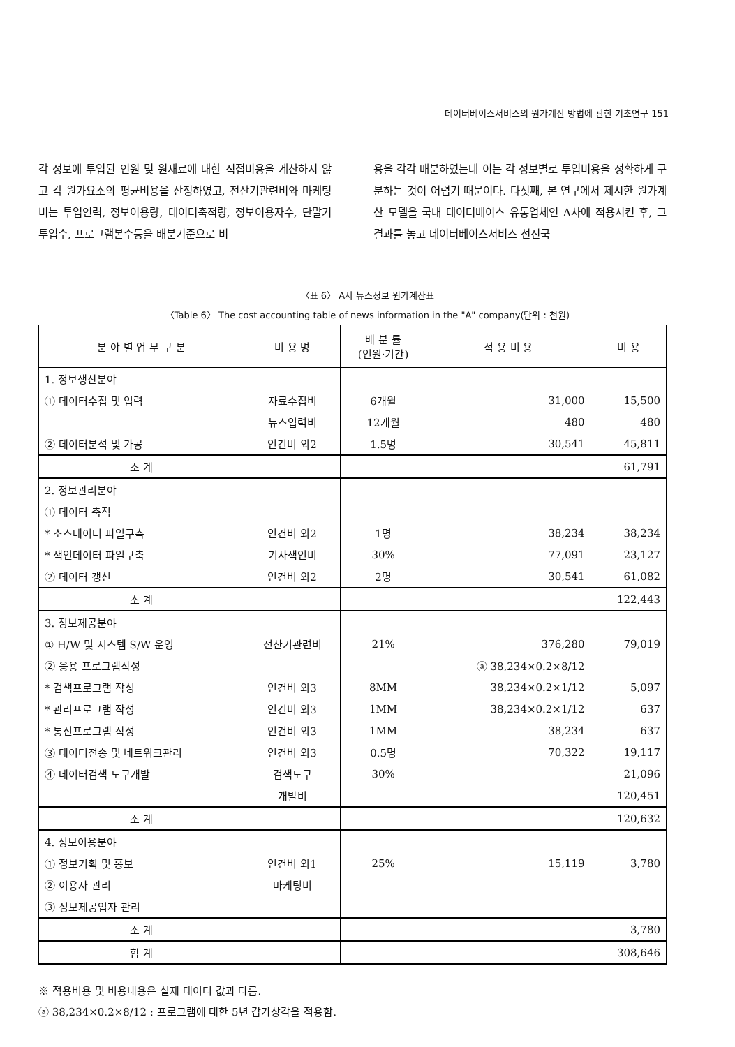데이터베이스서비스의 원가계산 방법에 관한 기초연구 151
각 정보에 투입된 인원 및 원재료에 대한 직접비용을 계산하지 않고 각 원가요소의 평균비용을 산정하였고, 전산기관련비와 마케팅비는 투입인력, 정보이용량, 데이터축적량, 정보이용자수, 단말기투입수, 프로그램본수등을 배분기준으로 비
용을 각각 배분하였는데 이는 각 정보별로 투입비용을 정확하게 구분하는 것이 어렵기 때문이다. 다섯째, 본 연구에서 제시한 원가계산 모델을 국내 데이터베이스 유통업체인 A사에 적용시킨 후, 그 결과를 놓고 데이터베이스서비스 선진국
〈표 6〉 A사 뉴스정보 원가계산표
〈Table 6〉 The cost accounting table of news information in the "A" company(단위 : 천원)
| 분 야 별 업 무 구 분 | 비 용 명 | 배 분 률 (인원·기간) | 적 용 비 용 | 비 용 |
| --- | --- | --- | --- | --- |
| 1. 정보생산분야 | | | | |
| ① 데이터수집 및 입력 | 자료수집비 | 6개월 | 31,000 | 15,500 |
| | 뉴스입력비 | 12개월 | 480 | 480 |
| ② 데이터분석 및 가공 | 인건비 외2 | 1.5명 | 30,541 | 45,811 |
| 소 계 | | | | 61,791 |
| 2. 정보관리분야 | | | | |
| ① 데이터 축적 | | | | |
| * 소스데이터 파일구축 | 인건비 외2 | 1명 | 38,234 | 38,234 |
| * 색인데이터 파일구축 | 기사색인비 | 30% | 77,091 | 23,127 |
| ② 데이터 갱신 | 인건비 외2 | 2명 | 30,541 | 61,082 |
| 소 계 | | | | 122,443 |
| 3. 정보제공분야 | | | | |
| ① H/W 및 시스템 S/W 운영 | 전산기관련비 | 21% | 376,280 | 79,019 |
| ② 응용 프로그램작성 | | | ⓐ 38,234×0.2×8/12 | |
| * 검색프로그램 작성 | 인건비 외3 | 8MM | 38,234×0.2×1/12 | 5,097 |
| * 관리프로그램 작성 | 인건비 외3 | 1MM | 38,234×0.2×1/12 | 637 |
| * 통신프로그램 작성 | 인건비 외3 | 1MM | 38,234 | 637 |
| ③ 데이터전송 및 네트워크관리 | 인건비 외3 | 0.5명 | 70,322 | 19,117 |
| ④ 데이터검색 도구개발 | 검색도구 | 30% | | 21,096 |
| | 개발비 | | | 120,451 |
| 소 계 | | | | 120,632 |
| 4. 정보이용분야 | | | | |
| ① 정보기획 및 홍보 | 인건비 외1 | 25% | 15,119 | 3,780 |
| ② 이용자 관리 | 마케팅비 | | | |
| ③ 정보제공업자 관리 | | | | |
| 소 계 | | | | 3,780 |
| 합 계 | | | | 308,646 |
※ 적용비용 및 비용내용은 실제 데이터 값과 다름.
ⓐ 38,234×0.2×8/12 : 프로그램에 대한 5년 감가상각을 적용함.